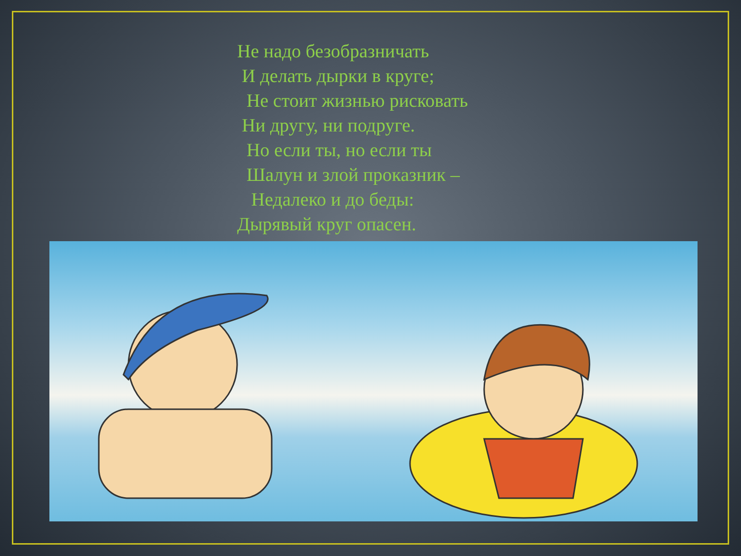Не надо безобразничать
И делать дырки в круге;
Не стоит жизнью рисковать
Ни другу, ни подруге.
Но если ты, но если ты
Шалун и злой проказник –
Недалеко и до беды:
Дырявый круг опасен.